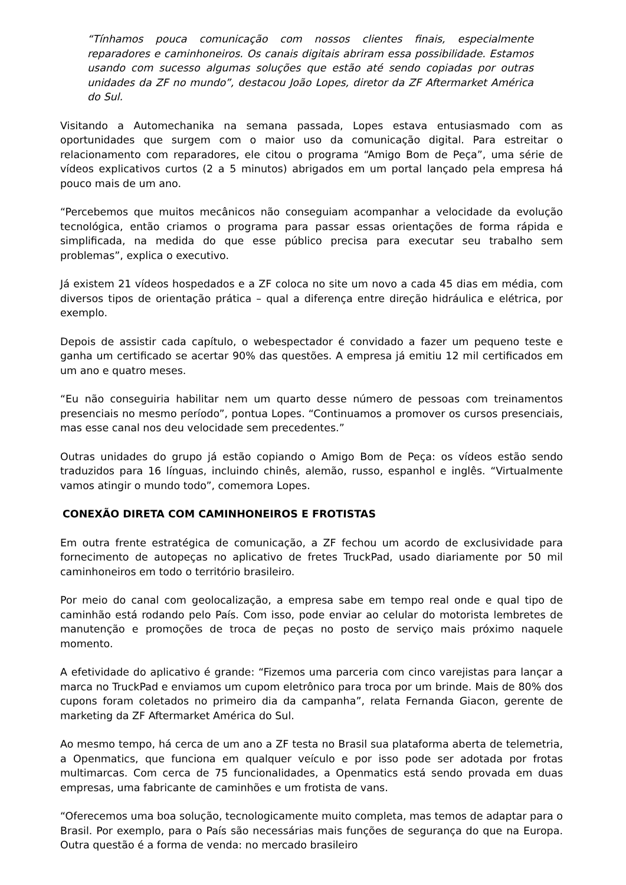“Tínhamos pouca comunicação com nossos clientes finais, especialmente reparadores e caminhoneiros. Os canais digitais abriram essa possibilidade. Estamos usando com sucesso algumas soluções que estão até sendo copiadas por outras unidades da ZF no mundo”, destacou João Lopes, diretor da ZF Aftermarket América do Sul.
Visitando a Automechanika na semana passada, Lopes estava entusiasmado com as oportunidades que surgem com o maior uso da comunicação digital. Para estreitar o relacionamento com reparadores, ele citou o programa “Amigo Bom de Peça”, uma série de vídeos explicativos curtos (2 a 5 minutos) abrigados em um portal lançado pela empresa há pouco mais de um ano.
“Percebemos que muitos mecânicos não conseguiam acompanhar a velocidade da evolução tecnológica, então criamos o programa para passar essas orientações de forma rápida e simplificada, na medida do que esse público precisa para executar seu trabalho sem problemas”, explica o executivo.
Já existem 21 vídeos hospedados e a ZF coloca no site um novo a cada 45 dias em média, com diversos tipos de orientação prática – qual a diferença entre direção hidráulica e elétrica, por exemplo.
Depois de assistir cada capítulo, o webespectador é convidado a fazer um pequeno teste e ganha um certificado se acertar 90% das questões. A empresa já emitiu 12 mil certificados em um ano e quatro meses.
“Eu não conseguiria habilitar nem um quarto desse número de pessoas com treinamentos presenciais no mesmo período”, pontua Lopes. “Continuamos a promover os cursos presenciais, mas esse canal nos deu velocidade sem precedentes.”
Outras unidades do grupo já estão copiando o Amigo Bom de Peça: os vídeos estão sendo traduzidos para 16 línguas, incluindo chinês, alemão, russo, espanhol e inglês. “Virtualmente vamos atingir o mundo todo”, comemora Lopes.
CONEXÃO DIRETA COM CAMINHONEIROS E FROTISTAS
Em outra frente estratégica de comunicação, a ZF fechou um acordo de exclusividade para fornecimento de autopeças no aplicativo de fretes TruckPad, usado diariamente por 50 mil caminhoneiros em todo o território brasileiro.
Por meio do canal com geolocalização, a empresa sabe em tempo real onde e qual tipo de caminhão está rodando pelo País. Com isso, pode enviar ao celular do motorista lembretes de manutenção e promoções de troca de peças no posto de serviço mais próximo naquele momento.
A efetividade do aplicativo é grande: “Fizemos uma parceria com cinco varejistas para lançar a marca no TruckPad e enviamos um cupom eletrônico para troca por um brinde. Mais de 80% dos cupons foram coletados no primeiro dia da campanha”, relata Fernanda Giacon, gerente de marketing da ZF Aftermarket América do Sul.
Ao mesmo tempo, há cerca de um ano a ZF testa no Brasil sua plataforma aberta de telemetria, a Openmatics, que funciona em qualquer veículo e por isso pode ser adotada por frotas multimarcas. Com cerca de 75 funcionalidades, a Openmatics está sendo provada em duas empresas, uma fabricante de caminhões e um frotista de vans.
“Oferecemos uma boa solução, tecnologicamente muito completa, mas temos de adaptar para o Brasil. Por exemplo, para o País são necessárias mais funções de segurança do que na Europa. Outra questão é a forma de venda: no mercado brasileiro